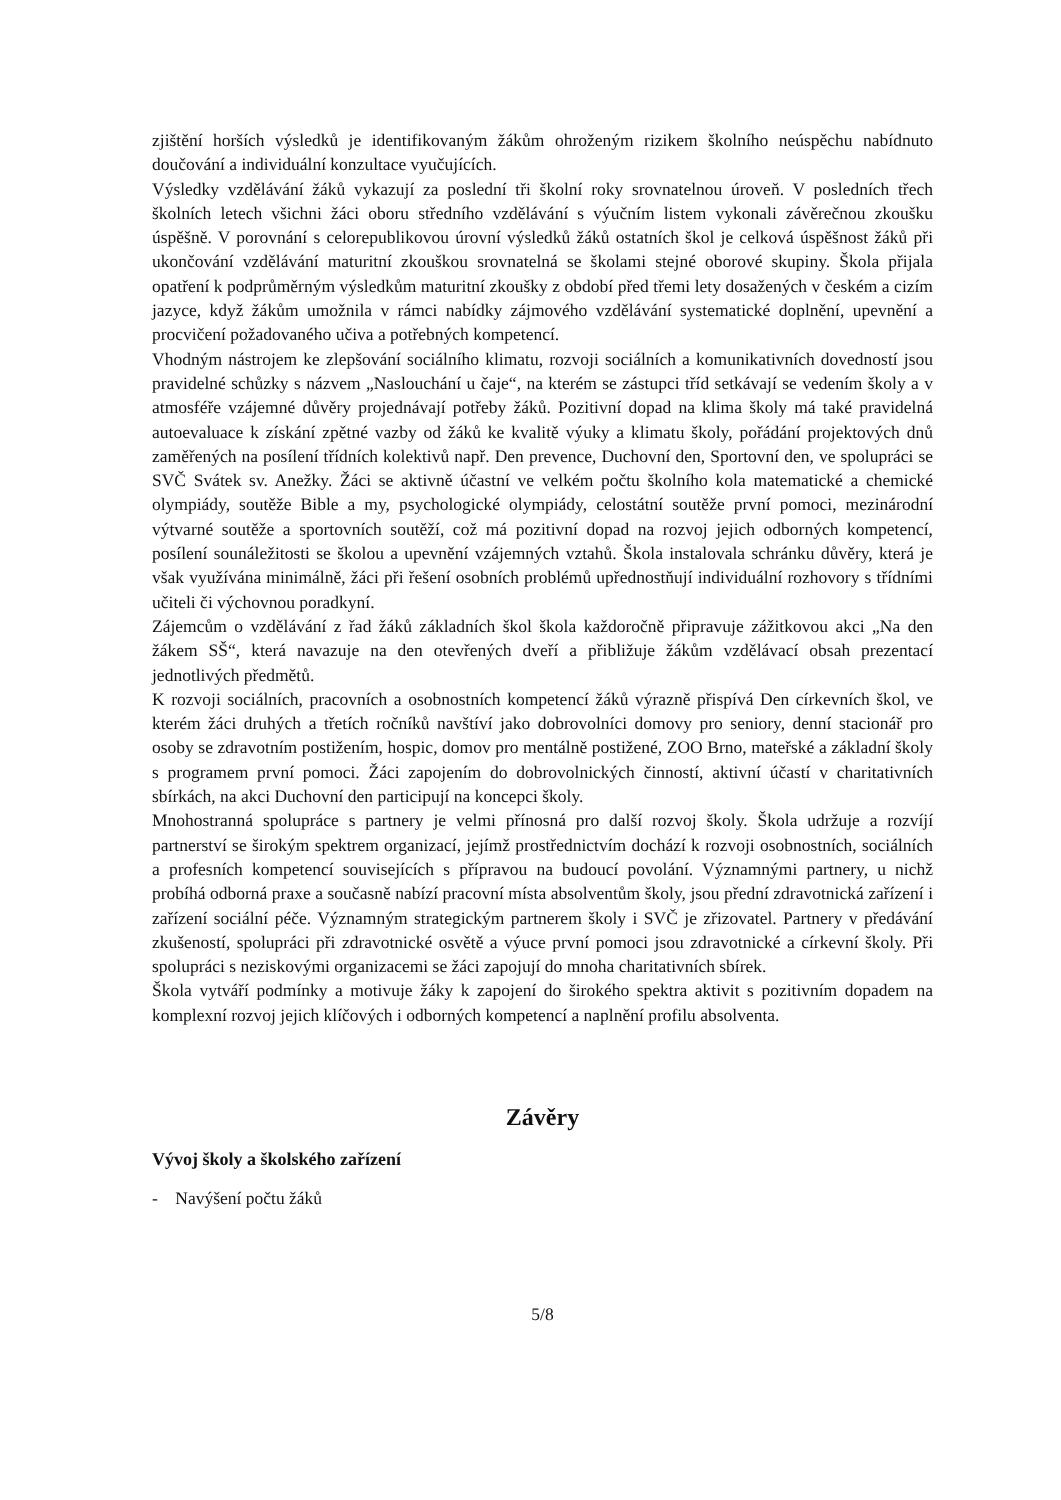zjištění horších výsledků je identifikovaným žákům ohroženým rizikem školního neúspěchu nabídnuto doučování a individuální konzultace vyučujících.
Výsledky vzdělávání žáků vykazují za poslední tři školní roky srovnatelnou úroveň. V posledních třech školních letech všichni žáci oboru středního vzdělávání s výučním listem vykonali závěrečnou zkoušku úspěšně. V porovnání s celorepublikovou úrovní výsledků žáků ostatních škol je celková úspěšnost žáků při ukončování vzdělávání maturitní zkouškou srovnatelná se školami stejné oborové skupiny. Škola přijala opatření k podprůměrným výsledkům maturitní zkoušky z období před třemi lety dosažených v českém a cizím jazyce, když žákům umožnila v rámci nabídky zájmového vzdělávání systematické doplnění, upevnění a procvičení požadovaného učiva a potřebných kompetencí.
Vhodným nástrojem ke zlepšování sociálního klimatu, rozvoji sociálních a komunikativních dovedností jsou pravidelné schůzky s názvem „Naslouchání u čaje“, na kterém se zástupci tříd setkávají se vedením školy a v atmosféře vzájemné důvěry projednávají potřeby žáků. Pozitivní dopad na klima školy má také pravidelná autoevaluace k získání zpětné vazby od žáků ke kvalitě výuky a klimatu školy, pořádání projektových dnů zaměřených na posílení třídních kolektivů např. Den prevence, Duchovní den, Sportovní den, ve spolupráci se SVČ Svátek sv. Anežky. Žáci se aktivně účastní ve velkém počtu školního kola matematické a chemické olympiády, soutěže Bible a my, psychologické olympiády, celostátní soutěže první pomoci, mezinárodní výtvarné soutěže a sportovních soutěží, což má pozitivní dopad na rozvoj jejich odborných kompetencí, posílení sounáležitosti se školou a upevnění vzájemných vztahů. Škola instalovala schránku důvěry, která je však využívána minimálně, žáci při řešení osobních problémů upřednostňují individuální rozhovory s třídními učiteli či výchovnou poradkyní.
Zájemcům o vzdělávání z řad žáků základních škol škola každoročně připravuje zážitkovou akci „Na den žákem SŠ“, která navazuje na den otevřených dveří a přibližuje žákům vzdělávací obsah prezentací jednotlivých předmětů.
K rozvoji sociálních, pracovních a osobnostních kompetencí žáků výrazně přispívá Den církevních škol, ve kterém žáci druhých a třetích ročníků navštíví jako dobrovolníci domovy pro seniory, denní stacionář pro osoby se zdravotním postižením, hospic, domov pro mentálně postižené, ZOO Brno, mateřské a základní školy s programem první pomoci. Žáci zapojením do dobrovolnických činností, aktivní účastí v charitativních sbírkách, na akci Duchovní den participují na koncepci školy.
Mnohostranná spolupráce s partnery je velmi přínosná pro další rozvoj školy. Škola udržuje a rozvíjí partnerství se širokým spektrem organizací, jejímž prostřednictvím dochází k rozvoji osobnostních, sociálních a profesních kompetencí souvisejících s přípravou na budoucí povolání. Významnými partnery, u nichž probíhá odborná praxe a současně nabízí pracovní místa absolventům školy, jsou přední zdravotnická zařízení i zařízení sociální péče. Významným strategickým partnerem školy i SVČ je zřizovatel. Partnery v předávání zkušeností, spolupráci při zdravotnické osvětě a výuce první pomoci jsou zdravotnické a církevní školy. Při spolupráci s neziskovými organizacemi se žáci zapojují do mnoha charitativních sbírek.
Škola vytváří podmínky a motivuje žáky k zapojení do širokého spektra aktivit s pozitivním dopadem na komplexní rozvoj jejich klíčových i odborných kompetencí a naplnění profilu absolventa.
Závěry
Vývoj školy a školského zařízení
- Navýšení počtu žáků
5/8